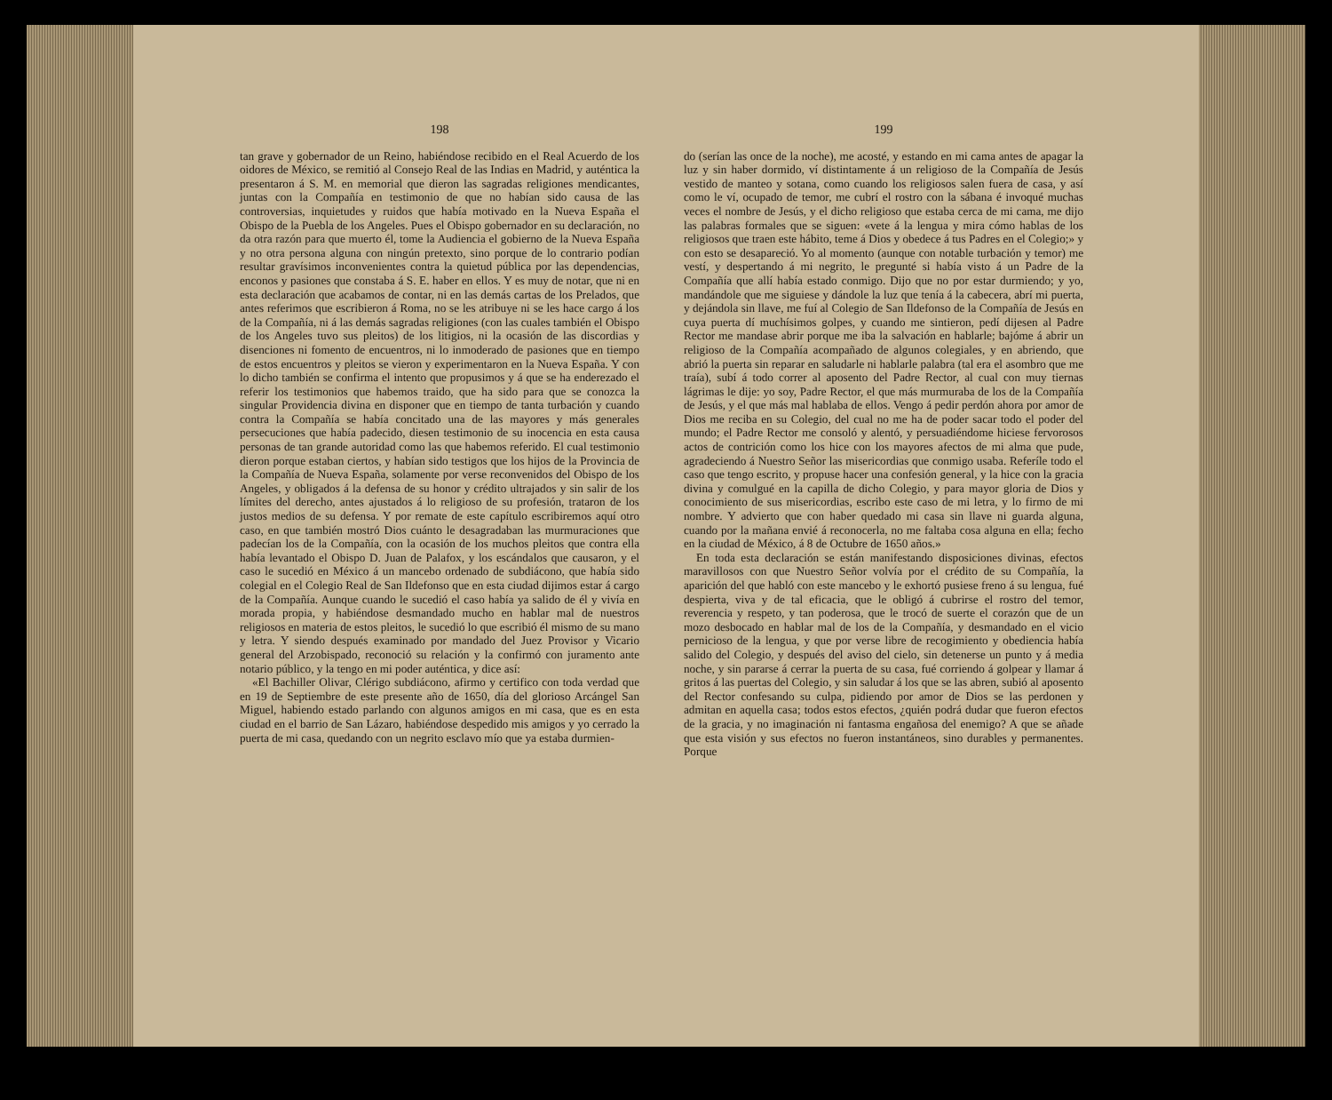198
tan grave y gobernador de un Reino, habiéndose recibido en el Real Acuerdo de los oidores de México, se remitió al Consejo Real de las Indias en Madrid, y auténtica la presentaron á S. M. en memorial que dieron las sagradas religiones mendicantes, juntas con la Compañía en testimonio de que no habían sido causa de las controversias, inquietudes y ruidos que había motivado en la Nueva España el Obispo de la Puebla de los Angeles. Pues el Obispo gobernador en su declaración, no da otra razón para que muerto él, tome la Audiencia el gobierno de la Nueva España y no otra persona alguna con ningún pretexto, sino porque de lo contrario podían resultar gravísimos inconvenientes contra la quietud pública por las dependencias, enconos y pasiones que constaba á S. E. haber en ellos. Y es muy de notar, que ni en esta declaración que acabamos de contar, ni en las demás cartas de los Prelados, que antes referimos que escribieron á Roma, no se les atribuye ni se les hace cargo á los de la Compañía, ni á las demás sagradas religiones (con las cuales también el Obispo de los Angeles tuvo sus pleitos) de los litigios, ni la ocasión de las discordias y disenciones ni fomento de encuentros, ni lo inmoderado de pasiones que en tiempo de estos encuentros y pleitos se vieron y experimentaron en la Nueva España. Y con lo dicho también se confirma el intento que propusimos y á que se ha enderezado el referir los testimonios que habemos traido, que ha sido para que se conozca la singular Providencia divina en disponer que en tiempo de tanta turbación y cuando contra la Compañía se había concitado una de las mayores y más generales persecuciones que había padecido, diesen testimonio de su inocencia en esta causa personas de tan grande autoridad como las que habemos referido. El cual testimonio dieron porque estaban ciertos, y habían sido testigos que los hijos de la Provincia de la Compañía de Nueva España, solamente por verse reconvenidos del Obispo de los Angeles, y obligados á la defensa de su honor y crédito ultrajados y sin salir de los límites del derecho, antes ajustados á lo religioso de su profesión, trataron de los justos medios de su defensa. Y por remate de este capítulo escribiremos aquí otro caso, en que también mostró Dios cuánto le desagradaban las murmuraciones que padecían los de la Compañía, con la ocasión de los muchos pleitos que contra ella había levantado el Obispo D. Juan de Palafox, y los escándalos que causaron, y el caso le sucedió en México á un mancebo ordenado de subdiácono, que había sido colegial en el Colegio Real de San Ildefonso que en esta ciudad dijimos estar á cargo de la Compañía. Aunque cuando le sucedió el caso había ya salido de él y vivía en morada propia, y habiéndose desmandado mucho en hablar mal de nuestros religiosos en materia de estos pleitos, le sucedió lo que escribió él mismo de su mano y letra. Y siendo después examinado por mandado del Juez Provisor y Vicario general del Arzobispado, reconoció su relación y la confirmó con juramento ante notario público, y la tengo en mi poder auténtica, y dice así:
«El Bachiller Olivar, Clérigo subdiácono, afirmo y certifico con toda verdad que en 19 de Septiembre de este presente año de 1650, día del glorioso Arcángel San Miguel, habiendo estado parlando con algunos amigos en mi casa, que es en esta ciudad en el barrio de San Lázaro, habiéndose despedido mis amigos y yo cerrado la puerta de mi casa, quedando con un negrito esclavo mío que ya estaba durmien-
199
do (serían las once de la noche), me acosté, y estando en mi cama antes de apagar la luz y sin haber dormido, ví distintamente á un religioso de la Compañía de Jesús vestido de manteo y sotana, como cuando los religiosos salen fuera de casa, y así como le ví, ocupado de temor, me cubrí el rostro con la sábana é invoqué muchas veces el nombre de Jesús, y el dicho religioso que estaba cerca de mi cama, me dijo las palabras formales que se siguen: «vete á la lengua y mira cómo hablas de los religiosos que traen este hábito, teme á Dios y obedece á tus Padres en el Colegio;» y con esto se desapareció. Yo al momento (aunque con notable turbación y temor) me vestí, y despertando á mi negrito, le pregunté si había visto á un Padre de la Compañía que allí había estado conmigo. Dijo que no por estar durmiendo; y yo, mandándole que me siguiese y dándole la luz que tenía á la cabecera, abrí mi puerta, y dejándola sin llave, me fuí al Colegio de San Ildefonso de la Compañía de Jesús en cuya puerta dí muchísimos golpes, y cuando me sintieron, pedí dijesen al Padre Rector me mandase abrir porque me iba la salvación en hablarle; bajóme á abrir un religioso de la Compañía acompañado de algunos colegiales, y en abriendo, que abrió la puerta sin reparar en saludarle ni hablarle palabra (tal era el asombro que me traía), subí á todo correr al aposento del Padre Rector, al cual con muy tiernas lágrimas le dije: yo soy, Padre Rector, el que más murmuraba de los de la Compañía de Jesús, y el que más mal hablaba de ellos. Vengo á pedir perdón ahora por amor de Dios me reciba en su Colegio, del cual no me ha de poder sacar todo el poder del mundo; el Padre Rector me consoló y alentó, y persuadiéndome hiciese fervorosos actos de contrición como los hice con los mayores afectos de mi alma que pude, agradeciendo á Nuestro Señor las misericordias que conmigo usaba. Referíle todo el caso que tengo escrito, y propuse hacer una confesión general, y la hice con la gracia divina y comulgué en la capilla de dicho Colegio, y para mayor gloria de Dios y conocimiento de sus misericordias, escribo este caso de mi letra, y lo firmo de mi nombre. Y advierto que con haber quedado mi casa sin llave ni guarda alguna, cuando por la mañana envié á reconocerla, no me faltaba cosa alguna en ella; fecho en la ciudad de México, á 8 de Octubre de 1650 años.»
En toda esta declaración se están manifestando disposiciones divinas, efectos maravillosos con que Nuestro Señor volvía por el crédito de su Compañía, la aparición del que habló con este mancebo y le exhortó pusiese freno á su lengua, fué despierta, viva y de tal eficacia, que le obligó á cubrirse el rostro del temor, reverencia y respeto, y tan poderosa, que le trocó de suerte el corazón que de un mozo desbocado en hablar mal de los de la Compañía, y desmandado en el vicio pernicioso de la lengua, y que por verse libre de recogimiento y obediencia había salido del Colegio, y después del aviso del cielo, sin detenerse un punto y á media noche, y sin pararse á cerrar la puerta de su casa, fué corriendo á golpear y llamar á gritos á las puertas del Colegio, y sin saludar á los que se las abren, subió al aposento del Rector confesando su culpa, pidiendo por amor de Dios se las perdonen y admitan en aquella casa; todos estos efectos, ¿quién podrá dudar que fueron efectos de la gracia, y no imaginación ni fantasma engañosa del enemigo? A que se añade que esta visión y sus efectos no fueron instantáneos, sino durables y permanentes. Porque